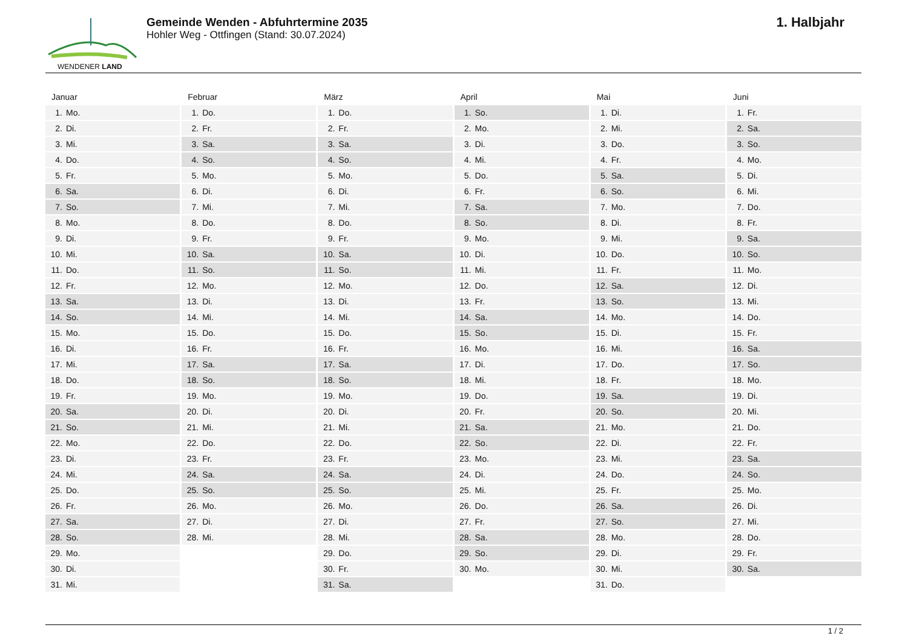WENDENER LAND
Gemeinde Wenden - Abfuhrtermine 2035
Hohler Weg - Ottfingen (Stand: 30.07.2024)
1. Halbjahr
Januar
| 1. | Mo. |
| 2. | Di. |
| 3. | Mi. |
| 4. | Do. |
| 5. | Fr. |
| 6. | Sa. |
| 7. | So. |
| 8. | Mo. |
| 9. | Di. |
| 10. | Mi. |
| 11. | Do. |
| 12. | Fr. |
| 13. | Sa. |
| 14. | So. |
| 15. | Mo. |
| 16. | Di. |
| 17. | Mi. |
| 18. | Do. |
| 19. | Fr. |
| 20. | Sa. |
| 21. | So. |
| 22. | Mo. |
| 23. | Di. |
| 24. | Mi. |
| 25. | Do. |
| 26. | Fr. |
| 27. | Sa. |
| 28. | So. |
| 29. | Mo. |
| 30. | Di. |
| 31. | Mi. |
Februar
| 1. | Do. |
| 2. | Fr. |
| 3. | Sa. |
| 4. | So. |
| 5. | Mo. |
| 6. | Di. |
| 7. | Mi. |
| 8. | Do. |
| 9. | Fr. |
| 10. | Sa. |
| 11. | So. |
| 12. | Mo. |
| 13. | Di. |
| 14. | Mi. |
| 15. | Do. |
| 16. | Fr. |
| 17. | Sa. |
| 18. | So. |
| 19. | Mo. |
| 20. | Di. |
| 21. | Mi. |
| 22. | Do. |
| 23. | Fr. |
| 24. | Sa. |
| 25. | So. |
| 26. | Mo. |
| 27. | Di. |
| 28. | Mi. |
März
| 1. | Do. |
| 2. | Fr. |
| 3. | Sa. |
| 4. | So. |
| 5. | Mo. |
| 6. | Di. |
| 7. | Mi. |
| 8. | Do. |
| 9. | Fr. |
| 10. | Sa. |
| 11. | So. |
| 12. | Mo. |
| 13. | Di. |
| 14. | Mi. |
| 15. | Do. |
| 16. | Fr. |
| 17. | Sa. |
| 18. | So. |
| 19. | Mo. |
| 20. | Di. |
| 21. | Mi. |
| 22. | Do. |
| 23. | Fr. |
| 24. | Sa. |
| 25. | So. |
| 26. | Mo. |
| 27. | Di. |
| 28. | Mi. |
| 29. | Do. |
| 30. | Fr. |
| 31. | Sa. |
April
| 1. | So. |
| 2. | Mo. |
| 3. | Di. |
| 4. | Mi. |
| 5. | Do. |
| 6. | Fr. |
| 7. | Sa. |
| 8. | So. |
| 9. | Mo. |
| 10. | Di. |
| 11. | Mi. |
| 12. | Do. |
| 13. | Fr. |
| 14. | Sa. |
| 15. | So. |
| 16. | Mo. |
| 17. | Di. |
| 18. | Mi. |
| 19. | Do. |
| 20. | Fr. |
| 21. | Sa. |
| 22. | So. |
| 23. | Mo. |
| 24. | Di. |
| 25. | Mi. |
| 26. | Do. |
| 27. | Fr. |
| 28. | Sa. |
| 29. | So. |
| 30. | Mo. |
Mai
| 1. | Di. |
| 2. | Mi. |
| 3. | Do. |
| 4. | Fr. |
| 5. | Sa. |
| 6. | So. |
| 7. | Mo. |
| 8. | Di. |
| 9. | Mi. |
| 10. | Do. |
| 11. | Fr. |
| 12. | Sa. |
| 13. | So. |
| 14. | Mo. |
| 15. | Di. |
| 16. | Mi. |
| 17. | Do. |
| 18. | Fr. |
| 19. | Sa. |
| 20. | So. |
| 21. | Mo. |
| 22. | Di. |
| 23. | Mi. |
| 24. | Do. |
| 25. | Fr. |
| 26. | Sa. |
| 27. | So. |
| 28. | Mo. |
| 29. | Di. |
| 30. | Mi. |
| 31. | Do. |
Juni
| 1. | Fr. |
| 2. | Sa. |
| 3. | So. |
| 4. | Mo. |
| 5. | Di. |
| 6. | Mi. |
| 7. | Do. |
| 8. | Fr. |
| 9. | Sa. |
| 10. | So. |
| 11. | Mo. |
| 12. | Di. |
| 13. | Mi. |
| 14. | Do. |
| 15. | Fr. |
| 16. | Sa. |
| 17. | So. |
| 18. | Mo. |
| 19. | Di. |
| 20. | Mi. |
| 21. | Do. |
| 22. | Fr. |
| 23. | Sa. |
| 24. | So. |
| 25. | Mo. |
| 26. | Di. |
| 27. | Mi. |
| 28. | Do. |
| 29. | Fr. |
| 30. | Sa. |
1 / 2